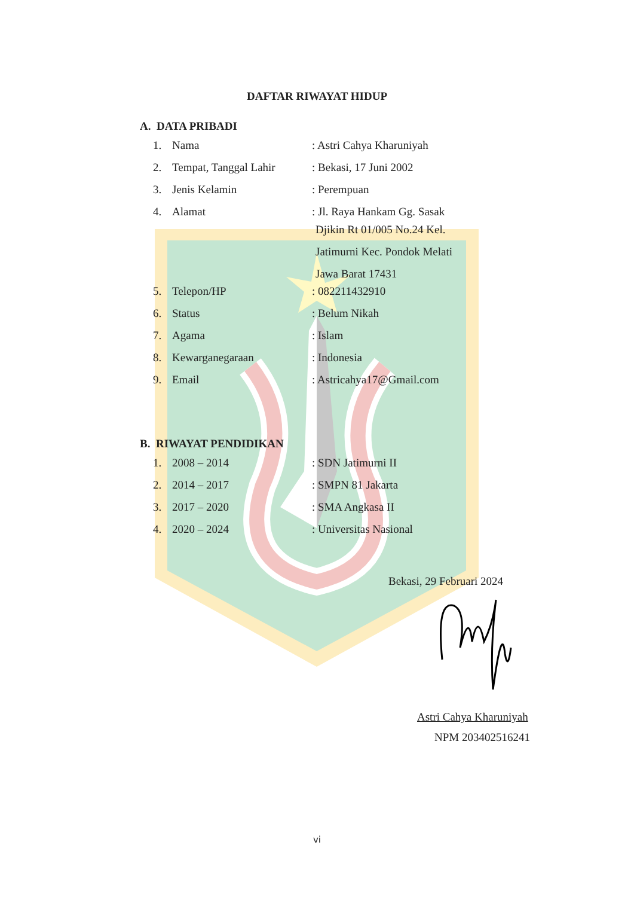DAFTAR RIWAYAT HIDUP
A. DATA PRIBADI
| 1. | Nama | : Astri Cahya Kharuniyah |
| 2. | Tempat, Tanggal Lahir | : Bekasi, 17 Juni 2002 |
| 3. | Jenis Kelamin | : Perempuan |
| 4. | Alamat | : Jl. Raya Hankam Gg. Sasak Djikin Rt 01/005 No.24 Kel. Jatimurni Kec. Pondok Melati Jawa Barat 17431 |
| 5. | Telepon/HP | : 082211432910 |
| 6. | Status | : Belum Nikah |
| 7. | Agama | : Islam |
| 8. | Kewarganegaraan | : Indonesia |
| 9. | Email | : Astricahya17@Gmail.com |
B. RIWAYAT PENDIDIKAN
| 1. | 2008 – 2014 | : SDN Jatimurni II |
| 2. | 2014 – 2017 | : SMPN 81 Jakarta |
| 3. | 2017 – 2020 | : SMA Angkasa II |
| 4. | 2020 – 2024 | : Universitas Nasional |
Bekasi, 29 Februari 2024
Astri Cahya Kharuniyah
NPM 203402516241
vi